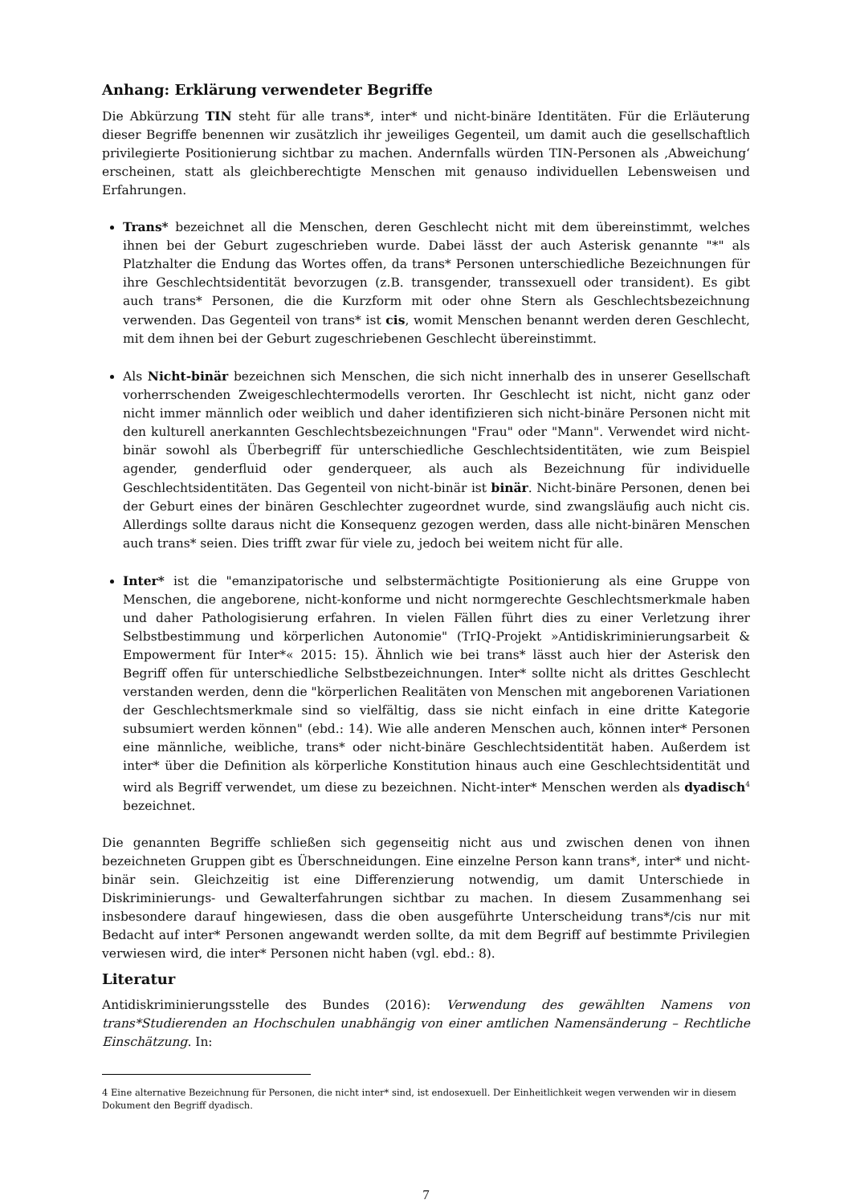Anhang: Erklärung verwendeter Begriffe
Die Abkürzung TIN steht für alle trans*, inter* und nicht-binäre Identitäten. Für die Erläuterung dieser Begriffe benennen wir zusätzlich ihr jeweiliges Gegenteil, um damit auch die gesellschaftlich privilegierte Positionierung sichtbar zu machen. Andernfalls würden TIN-Personen als ‚Abweichung‘ erscheinen, statt als gleichberechtigte Menschen mit genauso individuellen Lebensweisen und Erfahrungen.
Trans* bezeichnet all die Menschen, deren Geschlecht nicht mit dem übereinstimmt, welches ihnen bei der Geburt zugeschrieben wurde. Dabei lässt der auch Asterisk genannte "*" als Platzhalter die Endung das Wortes offen, da trans* Personen unterschiedliche Bezeichnungen für ihre Geschlechtsidentität bevorzugen (z.B. transgender, transsexuell oder transident). Es gibt auch trans* Personen, die die Kurzform mit oder ohne Stern als Geschlechtsbezeichnung verwenden. Das Gegenteil von trans* ist cis, womit Menschen benannt werden deren Geschlecht, mit dem ihnen bei der Geburt zugeschriebenen Geschlecht übereinstimmt.
Als Nicht-binär bezeichnen sich Menschen, die sich nicht innerhalb des in unserer Gesellschaft vorherrschenden Zweigeschlechtermodells verorten. Ihr Geschlecht ist nicht, nicht ganz oder nicht immer männlich oder weiblich und daher identifizieren sich nicht-binäre Personen nicht mit den kulturell anerkannten Geschlechtsbezeichnungen "Frau" oder "Mann". Verwendet wird nicht-binär sowohl als Überbegriff für unterschiedliche Geschlechtsidentitäten, wie zum Beispiel agender, genderfluid oder genderqueer, als auch als Bezeichnung für individuelle Geschlechtsidentitäten. Das Gegenteil von nicht-binär ist binär. Nicht-binäre Personen, denen bei der Geburt eines der binären Geschlechter zugeordnet wurde, sind zwangsläufig auch nicht cis. Allerdings sollte daraus nicht die Konsequenz gezogen werden, dass alle nicht-binären Menschen auch trans* seien. Dies trifft zwar für viele zu, jedoch bei weitem nicht für alle.
Inter* ist die "emanzipatorische und selbstermächtigte Positionierung als eine Gruppe von Menschen, die angeborene, nicht-konforme und nicht normgerechte Geschlechtsmerkmale haben und daher Pathologisierung erfahren. In vielen Fällen führt dies zu einer Verletzung ihrer Selbstbestimmung und körperlichen Autonomie" (TrIQ-Projekt »Antidiskriminierungsarbeit & Empowerment für Inter*« 2015: 15). Ähnlich wie bei trans* lässt auch hier der Asterisk den Begriff offen für unterschiedliche Selbstbezeichnungen. Inter* sollte nicht als drittes Geschlecht verstanden werden, denn die "körperlichen Realitäten von Menschen mit angeborenen Variationen der Geschlechtsmerkmale sind so vielfältig, dass sie nicht einfach in eine dritte Kategorie subsumiert werden können" (ebd.: 14). Wie alle anderen Menschen auch, können inter* Personen eine männliche, weibliche, trans* oder nicht-binäre Geschlechtsidentität haben. Außerdem ist inter* über die Definition als körperliche Konstitution hinaus auch eine Geschlechtsidentität und wird als Begriff verwendet, um diese zu bezeichnen. Nicht-inter* Menschen werden als dyadisch<sup>4</sup> bezeichnet.
Die genannten Begriffe schließen sich gegenseitig nicht aus und zwischen denen von ihnen bezeichneten Gruppen gibt es Überschneidungen. Eine einzelne Person kann trans*, inter* und nicht-binär sein. Gleichzeitig ist eine Differenzierung notwendig, um damit Unterschiede in Diskriminierungs- und Gewalterfahrungen sichtbar zu machen. In diesem Zusammenhang sei insbesondere darauf hingewiesen, dass die oben ausgeführte Unterscheidung trans*/cis nur mit Bedacht auf inter* Personen angewandt werden sollte, da mit dem Begriff auf bestimmte Privilegien verwiesen wird, die inter* Personen nicht haben (vgl. ebd.: 8).
Literatur
Antidiskriminierungsstelle des Bundes (2016): Verwendung des gewählten Namens von trans*Studierenden an Hochschulen unabhängig von einer amtlichen Namensänderung – Rechtliche Einschätzung. In:
4 Eine alternative Bezeichnung für Personen, die nicht inter* sind, ist endosexuell. Der Einheitlichkeit wegen verwenden wir in diesem Dokument den Begriff dyadisch.
7